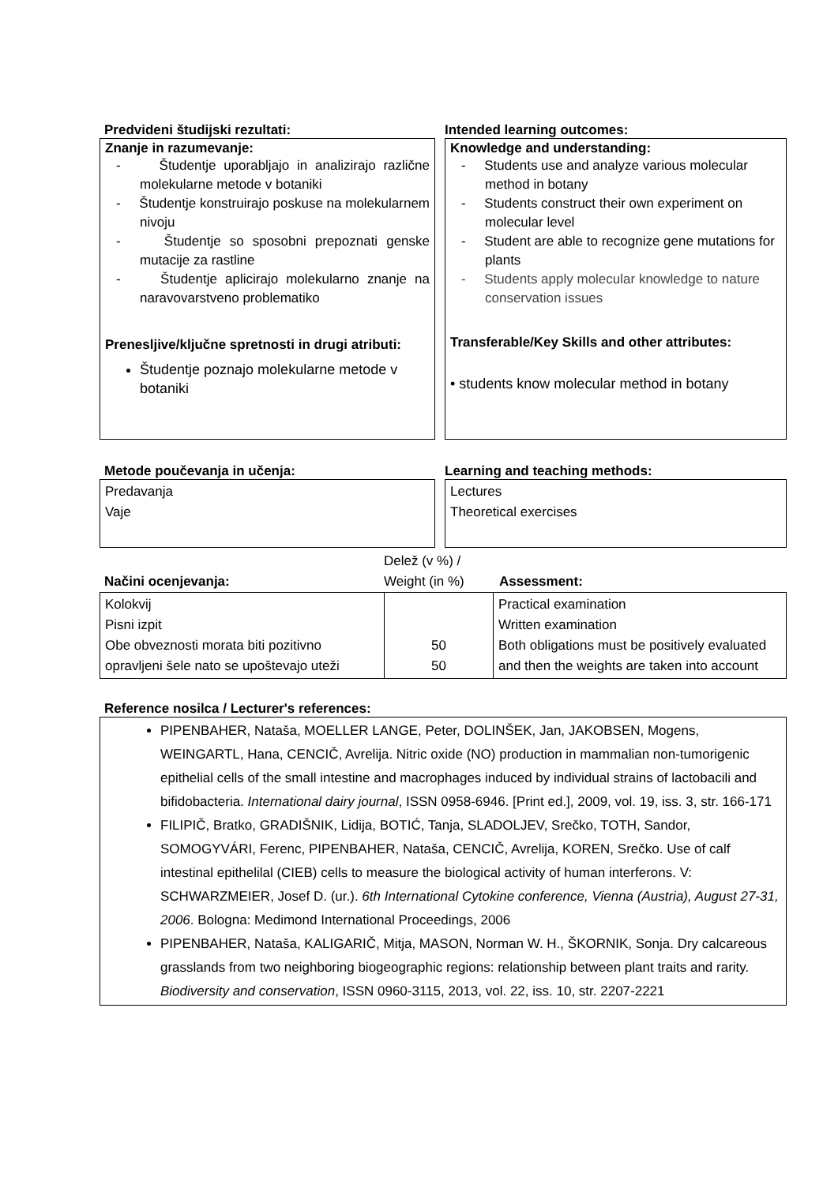Predvideni študijski rezultati: Intended learning outcomes:
Znanje in razumevanje:
- Študentje uporabljajo in analizirajo različne molekularne metode v botaniki
- Študentje konstruirajo poskuse na molekularnem nivoju
- Študentje so sposobni prepoznati genske mutacije za rastline
- Študentje aplicirajo molekularno znanje na naravovarstveno problematiko
Prenesljive/ključne spretnosti in drugi atributi:
Študentje poznajo molekularne metode v botaniki
Knowledge and understanding:
- Students use and analyze various molecular method in botany
- Students construct their own experiment on molecular level
- Student are able to recognize gene mutations for plants
- Students apply molecular knowledge to nature conservation issues
Transferable/Key Skills and other attributes:
• students know molecular method in botany
Metode poučevanja in učenja: Learning and teaching methods:
Predavanja
Vaje
Lectures
Theoretical exercises
Načini ocenjevanja:
Delež (v %) /
Weight (in %)
Assessment:
| Kolokvij Pisni izpit Obe obveznosti morata biti pozitivno opravljeni šele nato se upoštevajo uteži | 50 50 | Practical examination Written examination Both obligations must be positively evaluated and then the weights are taken into account |
Reference nosilca / Lecturer's references:
PIPENBAHER, Nataša, MOELLER LANGE, Peter, DOLINŠEK, Jan, JAKOBSEN, Mogens, WEINGARTL, Hana, CENCIČ, Avrelija. Nitric oxide (NO) production in mammalian non-tumorigenic epithelial cells of the small intestine and macrophages induced by individual strains of lactobacili and bifidobacteria. International dairy journal, ISSN 0958-6946. [Print ed.], 2009, vol. 19, iss. 3, str. 166-171
FILIPIČ, Bratko, GRADIŠNIK, Lidija, BOTIĆ, Tanja, SLADOLJEV, Srečko, TOTH, Sandor, SOMOGYVÁRI, Ferenc, PIPENBAHER, Nataša, CENCIČ, Avrelija, KOREN, Srečko. Use of calf intestinal epithelilal (CIEB) cells to measure the biological activity of human interferons. V: SCHWARZMEIER, Josef D. (ur.). 6th International Cytokine conference, Vienna (Austria), August 27-31, 2006. Bologna: Medimond International Proceedings, 2006
PIPENBAHER, Nataša, KALIGARIČ, Mitja, MASON, Norman W. H., ŠKORNIK, Sonja. Dry calcareous grasslands from two neighboring biogeographic regions: relationship between plant traits and rarity. Biodiversity and conservation, ISSN 0960-3115, 2013, vol. 22, iss. 10, str. 2207-2221